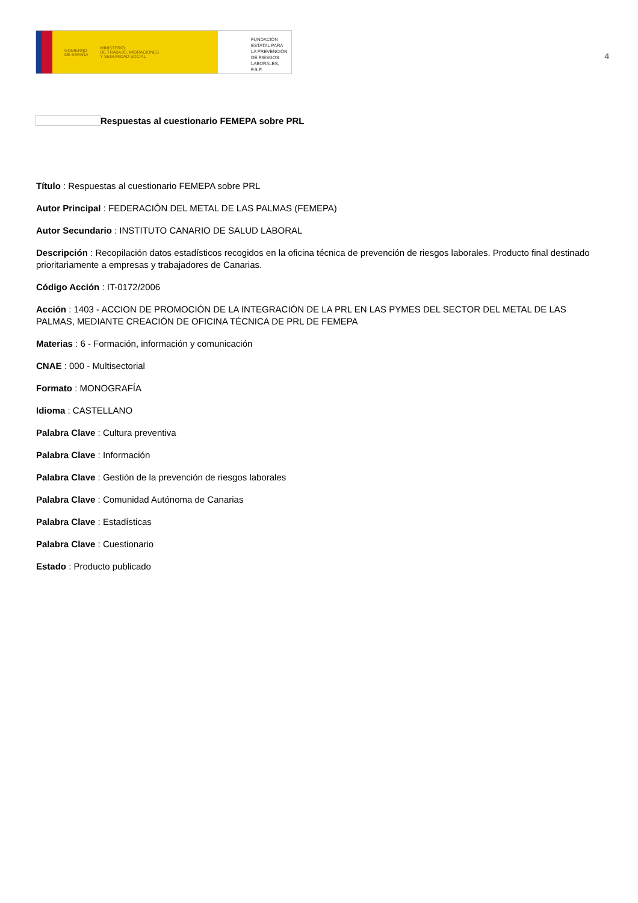GOBIERNO
DE ESPAÑA MINISTERIO
DE TRABAJO, MIGRACIONES
Y SEGURIDAD SOCIAL
FUNDACIÓN
ESTATAL PARA
LA PREVENCIÓN
DE RIESGOS
LABORALES, F.S.P.
4
Respuestas al cuestionario FEMEPA sobre PRL
Título : Respuestas al cuestionario FEMEPA sobre PRL
Autor Principal : FEDERACIÓN DEL METAL DE LAS PALMAS (FEMEPA)
Autor Secundario : INSTITUTO CANARIO DE SALUD LABORAL
Descripción : Recopilación datos estadísticos recogidos en la oficina técnica de prevención de riesgos laborales. Producto final destinado prioritariamente a empresas y trabajadores de Canarias.
Código Acción : IT-0172/2006
Acción : 1403 - ACCION DE PROMOCIÓN DE LA INTEGRACIÓN DE LA PRL EN LAS PYMES DEL SECTOR DEL METAL DE LAS PALMAS, MEDIANTE CREACIÓN DE OFICINA TÉCNICA DE PRL DE FEMEPA
Materias : 6 - Formación, información y comunicación
CNAE : 000 - Multisectorial
Formato : MONOGRAFÍA
Idioma : CASTELLANO
Palabra Clave : Cultura preventiva
Palabra Clave : Información
Palabra Clave : Gestión de la prevención de riesgos laborales
Palabra Clave : Comunidad Autónoma de Canarias
Palabra Clave : Estadísticas
Palabra Clave : Cuestionario
Estado : Producto publicado